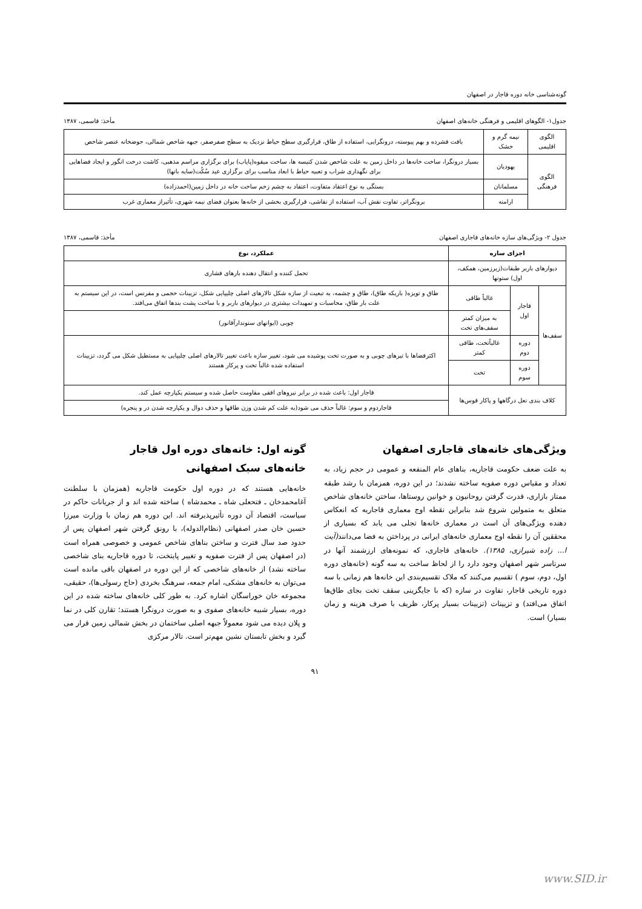گونه‌شناسی خانه دوره قاجار در اصفهان
جدول۱- الگوهای اقلیمی و فرهنگی خانه‌های اصفهان مأخذ: قاسمی، ۱۳۸۷
| الگوی اقلیمی | نیمه گرم و خشک | بافت فشرده و بهم پیوسته، درونگرایی، استفاده از طاق، قرارگیری سطح حیاط نزدیک به سطح صفرصفر، جبهه شاخص شمالی، حوضخانه عنصر شاخص |
| الگوی فرهنگی | یهودیان | بسیار درونگرا، ساخت خانه‌ها در داخل زمین به علت شاخص شدن کنیسه ها، ساخت میقوه(پایاب) برای برگزاری مراسم مذهبی، کاشت درخت انگور و ایجاد فضاهایی برای نگهداری شراب و تعبیه حیاط با ابعاد مناسب برای برگزاری عید سُکُت(سایه بانها) |
| | مسلمانان | بستگی به نوع اعتقاد متفاوت، اعتقاد به چشم زخم ساخت خانه در داخل زمین(احمدزاده) |
| | ارامنه | برونگراتر، تفاوت نقش آب، استفاده از نقاشی، قرارگیری بخشی از خانه‌ها بعنوان فضای نیمه شهری، تأثیراز معماری غرب |
جدول ۲- ویژگی‌های سازه خانه‌های قاجاری اصفهان مأخذ: قاسمی، ۱۳۸۷
| اجزای سازه | | | عملکرد، نوع |
| --- | --- | --- | --- |
| دیوارهای باربر طبقات(زیرزمین، همکف، اول) ستونها | | | تحمل کننده و انتقال دهنده بارهای فشاری |
| سقف‌ها | قاجار اول | غالباً طاقی | طاق و تویزه( باریکه طاق)، طاق و چشمه، به تبعیت از سازه شکل تالارهای اصلی چلیپایی شکل، تزیینات حجمی و مقرنس است، در این سیستم به علت بار طاق، محاسبات و تمهیدات بیشتری در دیوارهای باربر و با ساخت پشت بندها اتفاق می‌افتد. |
| | | به میزان کمتر سقف‌های تخت | چوبی (ایوانهای ستوندارآقانور) |
| | دوره دوم | غالباًتخت، طاقی کمتر | اکثرفضاها با تیرهای چوبی و به صورت تخت پوشیده می شود، تغییر سازه باعث تغییر تالارهای اصلی چلیپایی به مستطیل شکل می گردد، تزیینات استفاده شده غالباً تخت و پرکار هستند |
| | دوره سوم | تخت | |
| کلاف بندی نعل درگاهها و پاکار قوس‌ها | | | قاجار اول: باعث شده در برابر نیروهای افقی مقاومت حاصل شده و سیستم یکپارچه عمل کند. |
| | | | قاجاردوم و سوم: غالباً حذف می شود(به علت کم شدن وزن طاقها و حذف دوال و یکپارچه شدن در و پنجره) |
ویژگی‌های خانه‌های قاجاری اصفهان
به علت ضعف حکومت قاجاریه، بناهای عام المنفعه و عمومی در حجم زیاد، به تعداد و مقیاس دوره صفویه ساخته نشدند؛ در این دوره، همزمان با رشد طبقه ممتاز بازاری، قدرت گرفتن روحانیون و خوانین روستاها، ساختن خانه‌های شاخص متعلق به متمولین شروع شد بنابراین نقطه اوج معماری قاجاریه که انعکاس دهنده ویژگی‌های آن است در معماری خانه‌ها تجلی می یابد که بسیاری از محققین آن را نقطه اوج معماری خانه‌های ایرانی در پرداختن به فضا می‌دانند(آیت ا... زاده شیرازی، ۱۳۸۵). خانه‌های قاجاری، که نمونه‌های ارزشمند آنها در سرتاسر شهر اصفهان وجود دارد را از لحاظ ساخت به سه گونه (خانه‌های دوره اول، دوم، سوم ) تقسیم می‌کنند که ملاک تقسیم‌بندی این خانه‌ها هم زمانی با سه دوره تاریخی قاجار، تفاوت در سازه (که با جایگزینی سقف تخت بجای طاق‌ها اتفاق می‌افتد) و تزیینات (تزیینات بسیار پرکار، ظریف با صرف هزینه و زمان بسیار) است.
گونه اول: خانه‌های دوره اول قاجار
خانه‌های سبک اصفهانی
خانه‌هایی هستند که در دوره اول حکومت قاجاریه (همزمان با سلطنت آغامحمدخان ـ فتحعلی شاه ـ محمدشاه ) ساخته شده اند و از جریانات حاکم در سیاست، اقتصاد آن دوره تأثیرپذیرفته اند. این دوره هم زمان با وزارت میرزا حسین خان صدر اصفهانی (نظام‌الدوله)، با رونق گرفتن شهر اصفهان پس از حدود صد سال فترت و ساختن بناهای شاخص عمومی و خصوصی همراه است (در اصفهان پس از فترت صفویه و تغییر پایتخت، تا دوره قاجاریه بنای شاخصی ساخته نشد) از خانه‌های شاخصی که از این دوره در اصفهان باقی مانده است می‌توان به خانه‌های مشکی، امام جمعه، سرهنگ بخردی (حاج رسولی‌ها)، حقیقی، مجموعه خان خوراسگان اشاره کرد. به طور کلی خانه‌های ساخته شده در این دوره، بسیار شبیه خانه‌های صفوی و به صورت درونگرا هستند؛ تقارن کلی در نما و پلان دیده می شود معمولاً جبهه اصلی ساختمان در بخش شمالی زمین قرار می گیرد و بخش تابستان نشین مهم‌تر است. تالار مرکزی
۹۱
www.SID.ir